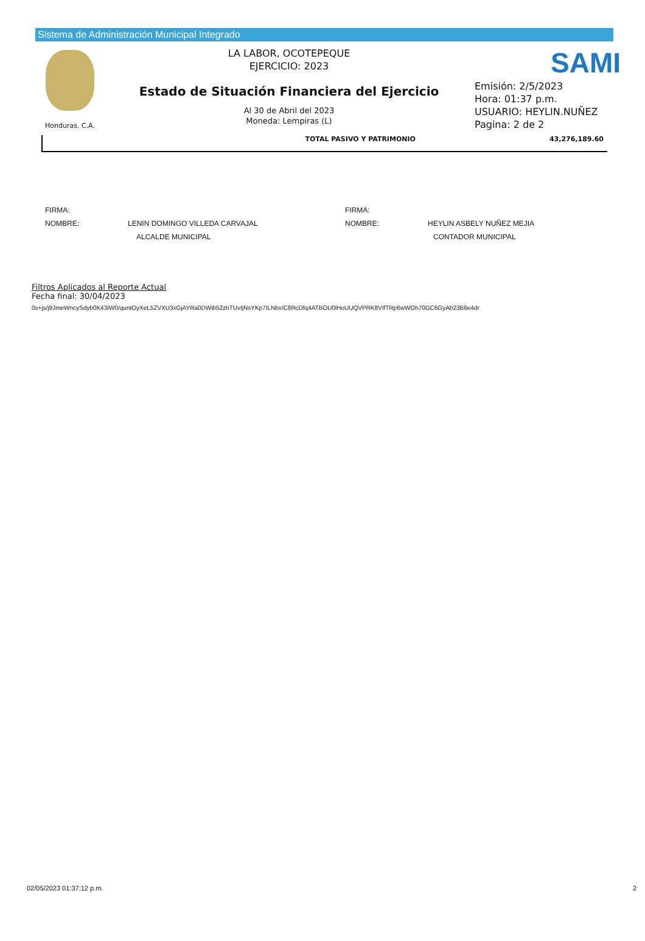Sistema de Administración Municipal Integrado
Honduras, C.A.
LA LABOR, OCOTEPEQUE
EJERCICIO: 2023
Estado de Situación Financiera del Ejercicio
Al 30 de Abril del 2023
Moneda: Lempiras (L)
SAMI
Emisión: 2/5/2023
Hora: 01:37 p.m.
USUARIO: HEYLIN.NUÑEZ
Pagina: 2 de 2
TOTAL PASIVO Y PATRIMONIO 43,276,189.60
FIRMA:
NOMBRE: LENIN DOMINGO VILLEDA CARVAJAL
ALCALDE MUNICIPAL
FIRMA:
NOMBRE: HEYLIN ASBELY NUÑEZ MEJIA
CONTADOR MUNICIPAL
Filtros Aplicados al Reporte Actual
Fecha final: 30/04/2023
0s+js/j9JmeWncySdyb0K43IW0/quntOyXeL5ZVXU3xGjAYRa0DWib52zhTUvIjNsYKp7ILNbx/C8RcDfq4ATBOU0lHoUUQVPRK8VIfTRp6wWOh70GC6GyAb23B6e4dr
02/05/2023 01:37:12 p.m. 2